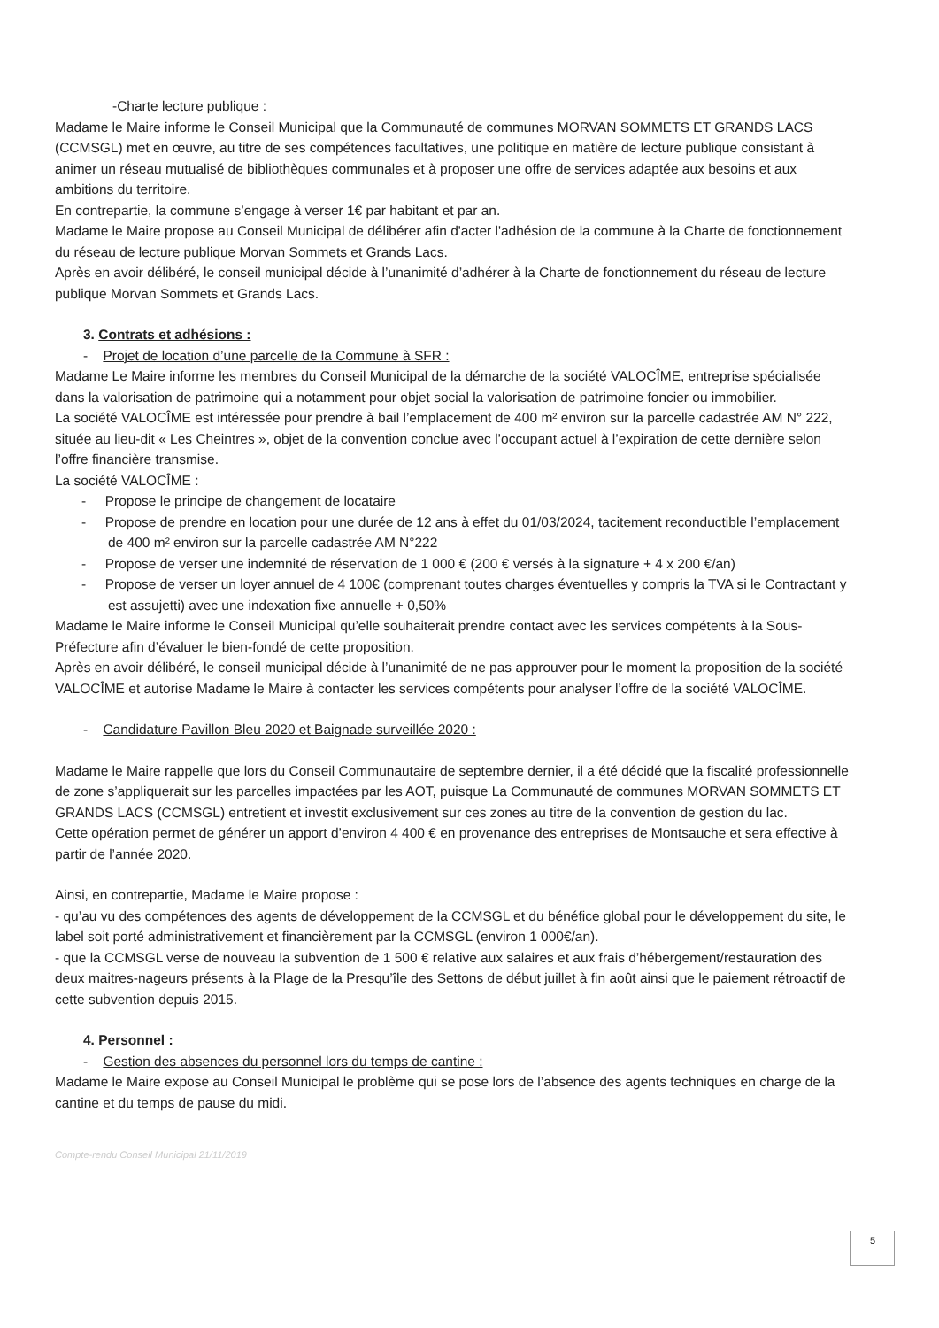-Charte lecture publique :
Madame le Maire informe le Conseil Municipal que la Communauté de communes MORVAN SOMMETS ET GRANDS LACS (CCMSGL) met en œuvre, au titre de ses compétences facultatives, une politique en matière de lecture publique consistant à animer un réseau mutualisé de bibliothèques communales et à proposer une offre de services adaptée aux besoins et aux ambitions du territoire.
En contrepartie, la commune s’engage à verser 1€ par habitant et par an.
Madame le Maire propose au Conseil Municipal de délibérer afin d'acter l'adhésion de la commune à la Charte de fonctionnement du réseau de lecture publique Morvan Sommets et Grands Lacs.
Après en avoir délibéré, le conseil municipal décide à l’unanimité d’adhérer à la Charte de fonctionnement du réseau de lecture publique Morvan Sommets et Grands Lacs.
3. Contrats et adhésions :
- Projet de location d’une parcelle de la Commune à SFR :
Madame Le Maire informe les membres du Conseil Municipal de la démarche de la société VALOCÎME, entreprise spécialisée dans la valorisation de patrimoine qui a notamment pour objet social la valorisation de patrimoine foncier ou immobilier.
La société VALOCÎME est intéressée pour prendre à bail l’emplacement de 400 m² environ sur la parcelle cadastrée AM N° 222, située au lieu-dit « Les Cheintres », objet de la convention conclue avec l’occupant actuel à l’expiration de cette dernière selon l’offre financière transmise.
La société VALOCÎME :
- Propose le principe de changement de locataire
- Propose de prendre en location pour une durée de 12 ans à effet du 01/03/2024, tacitement reconductible l’emplacement de 400 m² environ sur la parcelle cadastrée AM N°222
- Propose de verser une indemnité de réservation de 1 000 € (200 € versés à la signature + 4 x 200 €/an)
- Propose de verser un loyer annuel de 4 100€ (comprenant toutes charges éventuelles y compris la TVA si le Contractant y est assujetti) avec une indexation fixe annuelle + 0,50%
Madame le Maire informe le Conseil Municipal qu’elle souhaiterait prendre contact avec les services compétents à la Sous-Préfecture afin d’évaluer le bien-fondé de cette proposition.
Après en avoir délibéré, le conseil municipal décide à l’unanimité de ne pas approuver pour le moment la proposition de la société VALOCÎME et autorise Madame le Maire à contacter les services compétents pour analyser l’offre de la société VALOCÎME.
- Candidature Pavillon Bleu 2020 et Baignade surveillée 2020 :
Madame le Maire rappelle que lors du Conseil Communautaire de septembre dernier, il a été décidé que la fiscalité professionnelle de zone s’appliquerait sur les parcelles impactées par les AOT, puisque La Communauté de communes MORVAN SOMMETS ET GRANDS LACS (CCMSGL) entretient et investit exclusivement sur ces zones au titre de la convention de gestion du lac.
Cette opération permet de générer un apport d’environ 4 400 € en provenance des entreprises de Montsauche et sera effective à partir de l’année 2020.
Ainsi, en contrepartie, Madame le Maire propose :
- qu’au vu des compétences des agents de développement de la CCMSGL et du bénéfice global pour le développement du site, le label soit porté administrativement et financièrement par la CCMSGL (environ 1 000€/an).
- que la CCMSGL verse de nouveau la subvention de 1 500 € relative aux salaires et aux frais d’hébergement/restauration des deux maitres-nageurs présents à la Plage de la Presqu’île des Settons de début juillet à fin août ainsi que le paiement rétroactif de cette subvention depuis 2015.
4. Personnel :
- Gestion des absences du personnel lors du temps de cantine :
Madame le Maire expose au Conseil Municipal le problème qui se pose lors de l’absence des agents techniques en charge de la cantine et du temps de pause du midi.
Compte-rendu Conseil Municipal 21/11/2019
5